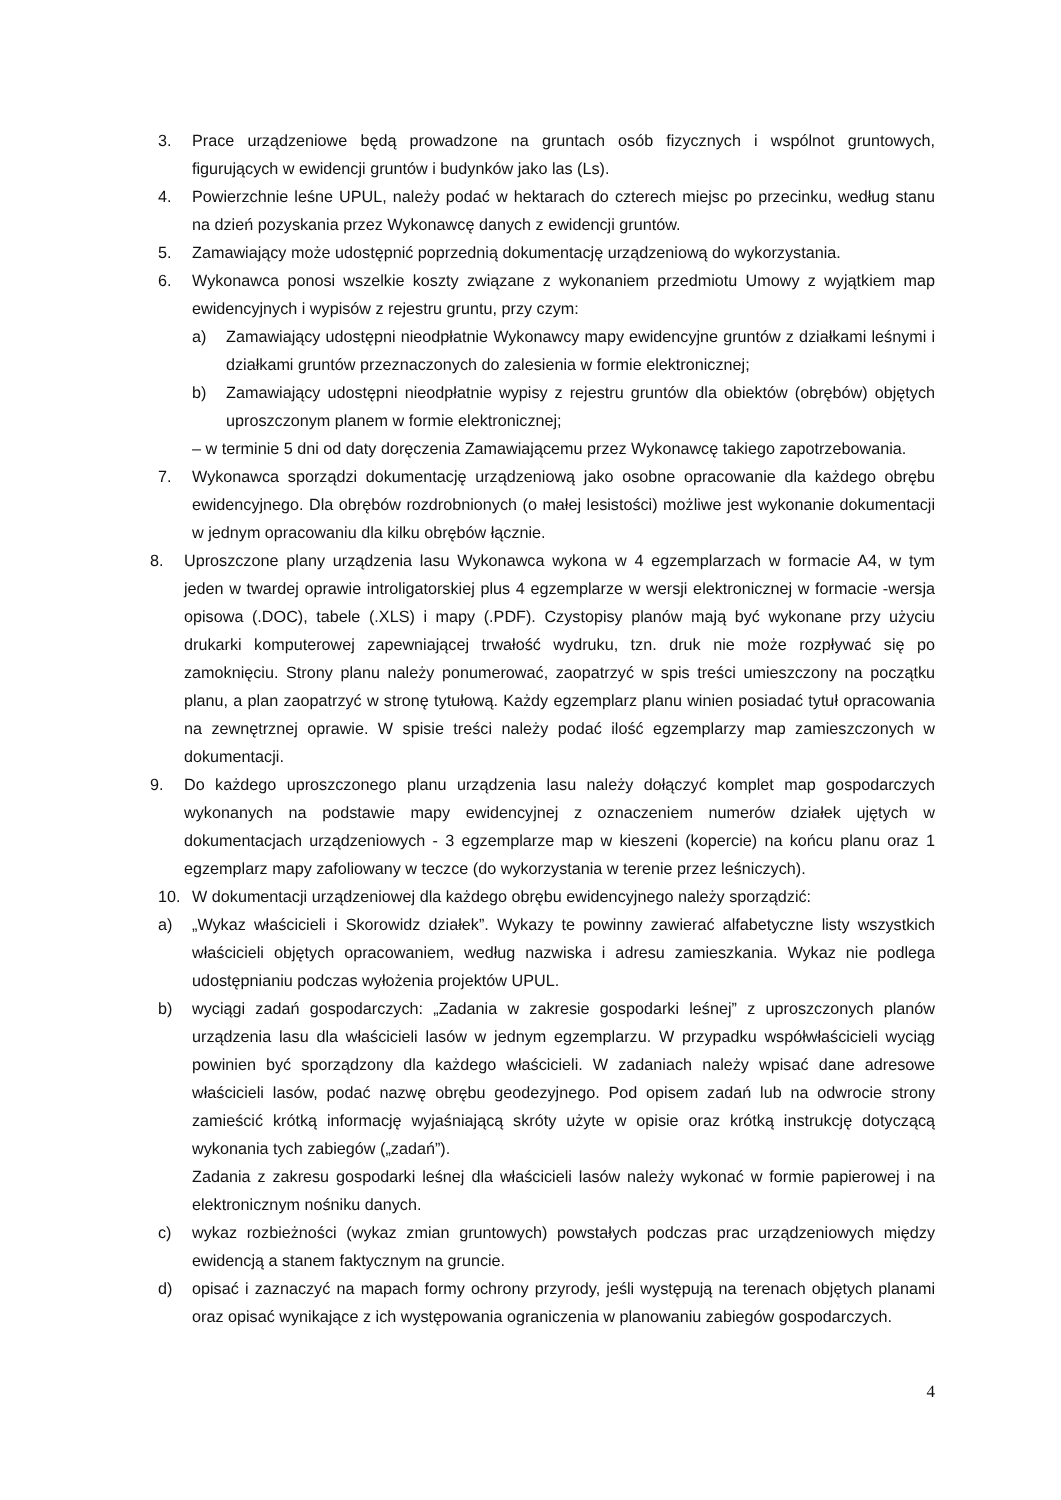3. Prace urządzeniowe będą prowadzone na gruntach osób fizycznych i wspólnot gruntowych, figurujących w ewidencji gruntów i budynków jako las (Ls).
4. Powierzchnie leśne UPUL, należy podać w hektarach do czterech miejsc po przecinku, według stanu na dzień pozyskania przez Wykonawcę danych z ewidencji gruntów.
5. Zamawiający może udostępnić poprzednią dokumentację urządzeniową do wykorzystania.
6. Wykonawca ponosi wszelkie koszty związane z wykonaniem przedmiotu Umowy z wyjątkiem map ewidencyjnych i wypisów z rejestru gruntu, przy czym:
a) Zamawiający udostępni nieodpłatnie Wykonawcy mapy ewidencyjne gruntów z działkami leśnymi i działkami gruntów przeznaczonych do zalesienia w formie elektronicznej;
b) Zamawiający udostępni nieodpłatnie wypisy z rejestru gruntów dla obiektów (obrębów) objętych uproszczonym planem w formie elektronicznej;
– w terminie 5 dni od daty doręczenia Zamawiającemu przez Wykonawcę takiego zapotrzebowania.
7. Wykonawca sporządzi dokumentację urządzeniową jako osobne opracowanie dla każdego obrębu ewidencyjnego. Dla obrębów rozdrobnionych (o małej lesistości) możliwe jest wykonanie dokumentacji w jednym opracowaniu dla kilku obrębów łącznie.
8. Uproszczone plany urządzenia lasu Wykonawca wykona w 4 egzemplarzach w formacie A4, w tym jeden w twardej oprawie introligatorskiej plus 4 egzemplarze w wersji elektronicznej w formacie -wersja opisowa (.DOC), tabele (.XLS) i mapy (.PDF). Czystopisy planów mają być wykonane przy użyciu drukarki komputerowej zapewniającej trwałość wydruku, tzn. druk nie może rozpływać się po zamoknięciu. Strony planu należy ponumerować, zaopatrzyć w spis treści umieszczony na początku planu, a plan zaopatrzyć w stronę tytułową. Każdy egzemplarz planu winien posiadać tytuł opracowania na zewnętrznej oprawie. W spisie treści należy podać ilość egzemplarzy map zamieszczonych w dokumentacji.
9. Do każdego uproszczonego planu urządzenia lasu należy dołączyć komplet map gospodarczych wykonanych na podstawie mapy ewidencyjnej z oznaczeniem numerów działek ujętych w dokumentacjach urządzeniowych - 3 egzemplarze map w kieszeni (kopercie) na końcu planu oraz 1 egzemplarz mapy zafoliowany w teczce (do wykorzystania w terenie przez leśniczych).
10. W dokumentacji urządzeniowej dla każdego obrębu ewidencyjnego należy sporządzić:
a) „Wykaz właścicieli i Skorowidz działek”. Wykazy te powinny zawierać alfabetyczne listy wszystkich właścicieli objętych opracowaniem, według nazwiska i adresu zamieszkania. Wykaz nie podlega udostępnianiu podczas wyłożenia projektów UPUL.
b) wyciągi zadań gospodarczych: „Zadania w zakresie gospodarki leśnej” z uproszczonych planów urządzenia lasu dla właścicieli lasów w jednym egzemplarzu. W przypadku współwłaścicieli wyciąg powinien być sporządzony dla każdego właścicieli. W zadaniach należy wpisać dane adresowe właścicieli lasów, podać nazwę obrębu geodezyjnego. Pod opisem zadań lub na odwrocie strony zamieścić krótką informację wyjaśniającą skróty użyte w opisie oraz krótką instrukcję dotyczącą wykonania tych zabiegów („zadań”).
Zadania z zakresu gospodarki leśnej dla właścicieli lasów należy wykonać w formie papierowej i na elektronicznym nośniku danych.
c) wykaz rozbieżności (wykaz zmian gruntowych) powstałych podczas prac urządzeniowych między ewidencją a stanem faktycznym na gruncie.
d) opisać i zaznaczyć na mapach formy ochrony przyrody, jeśli występują na terenach objętych planami oraz opisać wynikające z ich występowania ograniczenia w planowaniu zabiegów gospodarczych.
4